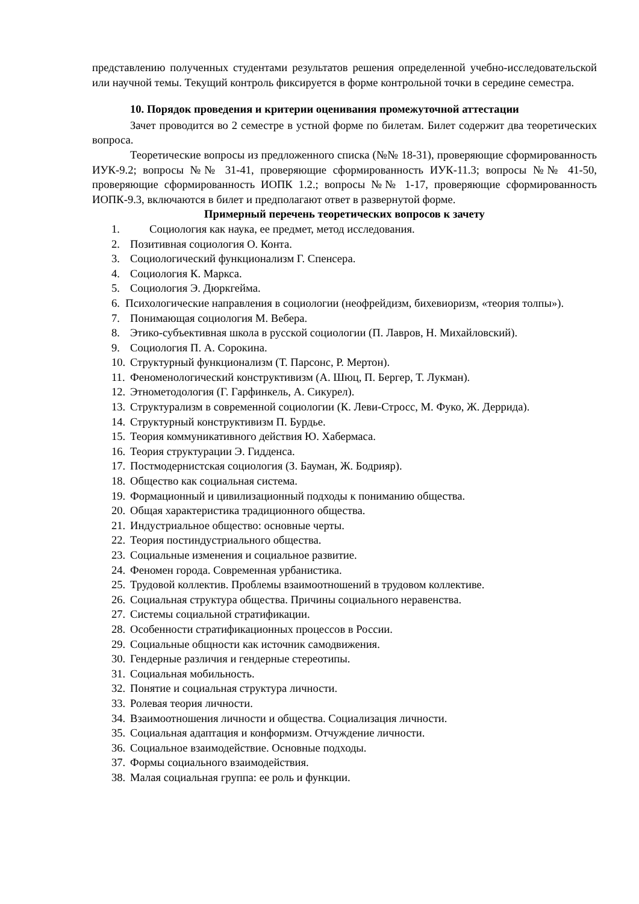представлению полученных студентами результатов решения определенной учебно-исследовательской или научной темы. Текущий контроль фиксируется в форме контрольной точки в середине семестра.
10. Порядок проведения и критерии оценивания промежуточной аттестации
Зачет проводится во 2 семестре в устной форме по билетам. Билет содержит два теоретических вопроса.
Теоретические вопросы из предложенного списка (№№ 18-31), проверяющие сформированность ИУК-9.2; вопросы №№ 31-41, проверяющие сформированность ИУК-11.3; вопросы №№ 41-50, проверяющие сформированность ИОПК 1.2.; вопросы №№ 1-17, проверяющие сформированность ИОПК-9.3, включаются в билет и предполагают ответ в развернутой форме.
Примерный перечень теоретических вопросов к зачету
1. Социология как наука, ее предмет, метод исследования.
2. Позитивная социология О. Конта.
3. Социологический функционализм Г. Спенсера.
4. Социология К. Маркса.
5. Социология Э. Дюркгейма.
6. Психологические направления в социологии (неофрейдизм, бихевиоризм, «теория толпы»).
7. Понимающая социология М. Вебера.
8. Этико-субъективная школа в русской социологии (П. Лавров, Н. Михайловский).
9. Социология П. А. Сорокина.
10. Структурный функционализм (Т. Парсонс, Р. Мертон).
11. Феноменологический конструктивизм (А. Шюц, П. Бергер, Т. Лукман).
12. Этнометодология (Г. Гарфинкель, А. Сикурел).
13. Структурализм в современной социологии (К. Леви-Стросс, М. Фуко, Ж. Деррида).
14. Структурный конструктивизм П. Бурдье.
15. Теория коммуникативного действия Ю. Хабермаса.
16. Теория структурации Э. Гидденса.
17. Постмодернистская социология (З. Бауман, Ж. Бодрияр).
18. Общество как социальная система.
19. Формационный и цивилизационный подходы к пониманию общества.
20. Общая характеристика традиционного общества.
21. Индустриальное общество: основные черты.
22. Теория постиндустриального общества.
23. Социальные изменения и социальное развитие.
24. Феномен города. Современная урбанистика.
25. Трудовой коллектив. Проблемы взаимоотношений в трудовом коллективе.
26. Социальная структура общества. Причины социального неравенства.
27. Системы социальной стратификации.
28. Особенности стратификационных процессов в России.
29. Социальные общности как источник самодвижения.
30. Гендерные различия и гендерные стереотипы.
31. Социальная мобильность.
32. Понятие и социальная структура личности.
33. Ролевая теория личности.
34. Взаимоотношения личности и общества. Социализация личности.
35. Социальная адаптация и конформизм. Отчуждение личности.
36. Социальное взаимодействие. Основные подходы.
37. Формы социального взаимодействия.
38. Малая социальная группа: ее роль и функции.